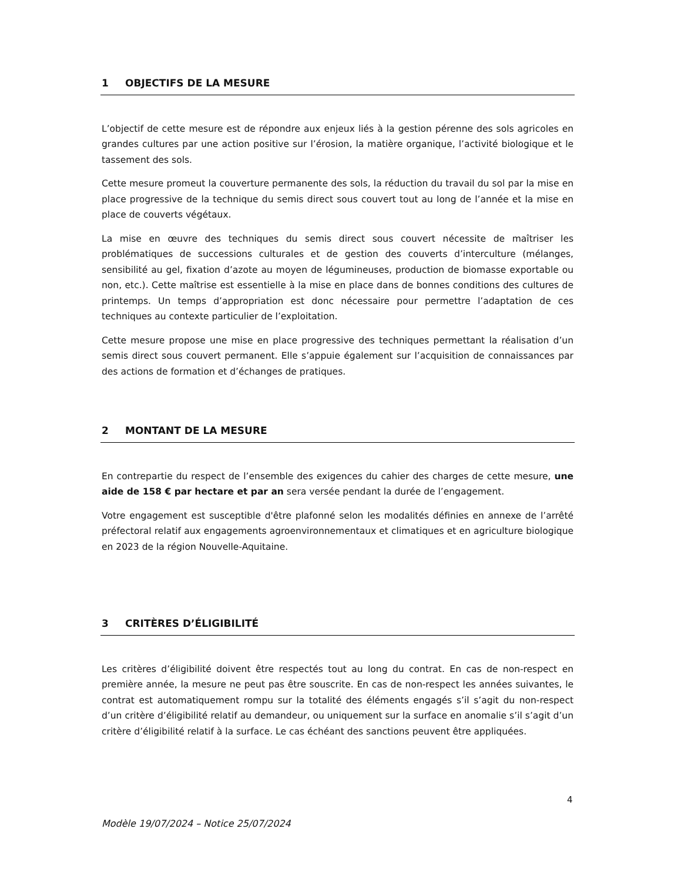1 OBJECTIFS DE LA MESURE
L’objectif de cette mesure est de répondre aux enjeux liés à la gestion pérenne des sols agricoles en grandes cultures par une action positive sur l’érosion, la matière organique, l’activité biologique et le tassement des sols.
Cette mesure promeut la couverture permanente des sols, la réduction du travail du sol par la mise en place progressive de la technique du semis direct sous couvert tout au long de l’année et la mise en place de couverts végétaux.
La mise en œuvre des techniques du semis direct sous couvert nécessite de maîtriser les problématiques de successions culturales et de gestion des couverts d’interculture (mélanges, sensibilité au gel, fixation d’azote au moyen de légumineuses, production de biomasse exportable ou non, etc.). Cette maîtrise est essentielle à la mise en place dans de bonnes conditions des cultures de printemps. Un temps d’appropriation est donc nécessaire pour permettre l’adaptation de ces techniques au contexte particulier de l’exploitation.
Cette mesure propose une mise en place progressive des techniques permettant la réalisation d’un semis direct sous couvert permanent. Elle s’appuie également sur l’acquisition de connaissances par des actions de formation et d’échanges de pratiques.
2 MONTANT DE LA MESURE
En contrepartie du respect de l’ensemble des exigences du cahier des charges de cette mesure, une aide de 158 € par hectare et par an sera versée pendant la durée de l’engagement.
Votre engagement est susceptible d'être plafonné selon les modalités définies en annexe de l’arrêté préfectoral relatif aux engagements agroenvironnementaux et climatiques et en agriculture biologique en 2023 de la région Nouvelle-Aquitaine.
3 CRITÈRES D’ÉLIGIBILITÉ
Les critères d’éligibilité doivent être respectés tout au long du contrat. En cas de non-respect en première année, la mesure ne peut pas être souscrite. En cas de non-respect les années suivantes, le contrat est automatiquement rompu sur la totalité des éléments engagés s’il s’agit du non-respect d’un critère d’éligibilité relatif au demandeur, ou uniquement sur la surface en anomalie s’il s’agit d’un critère d’éligibilité relatif à la surface. Le cas échéant des sanctions peuvent être appliquées.
4
Modèle 19/07/2024 – Notice 25/07/2024